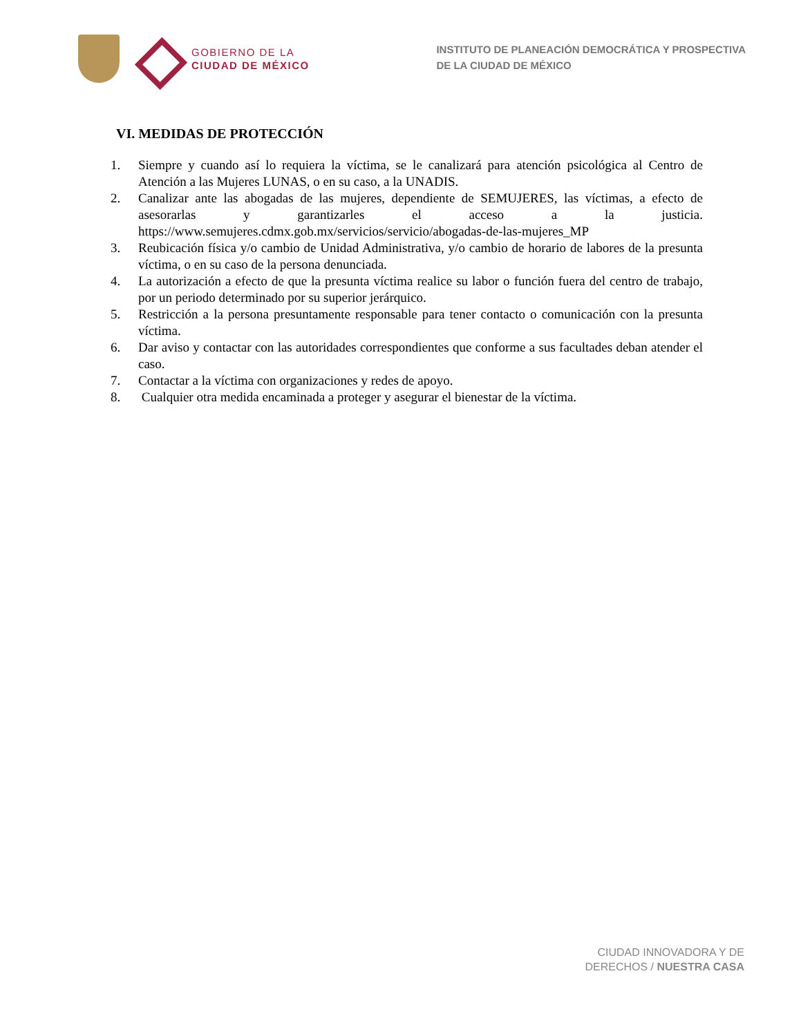GOBIERNO DE LA
CIUDAD DE MÉXICO
INSTITUTO DE PLANEACIÓN DEMOCRÁTICA Y PROSPECTIVA
DE LA CIUDAD DE MÉXICO
VI. MEDIDAS DE PROTECCIÓN
1. Siempre y cuando así lo requiera la víctima, se le canalizará para atención psicológica al Centro de Atención a las Mujeres LUNAS, o en su caso, a la UNADIS.
2. Canalizar ante las abogadas de las mujeres, dependiente de SEMUJERES, las víctimas, a efecto de asesorarlas y garantizarles el acceso a la justicia. https://www.semujeres.cdmx.gob.mx/servicios/servicio/abogadas-de-las-mujeres_MP
3. Reubicación física y/o cambio de Unidad Administrativa, y/o cambio de horario de labores de la presunta víctima, o en su caso de la persona denunciada.
4. La autorización a efecto de que la presunta víctima realice su labor o función fuera del centro de trabajo, por un periodo determinado por su superior jerárquico.
5. Restricción a la persona presuntamente responsable para tener contacto o comunicación con la presunta víctima.
6. Dar aviso y contactar con las autoridades correspondientes que conforme a sus facultades deban atender el caso.
7. Contactar a la víctima con organizaciones y redes de apoyo.
8. Cualquier otra medida encaminada a proteger y asegurar el bienestar de la víctima.
CIUDAD INNOVADORA Y DE
DERECHOS / NUESTRA CASA